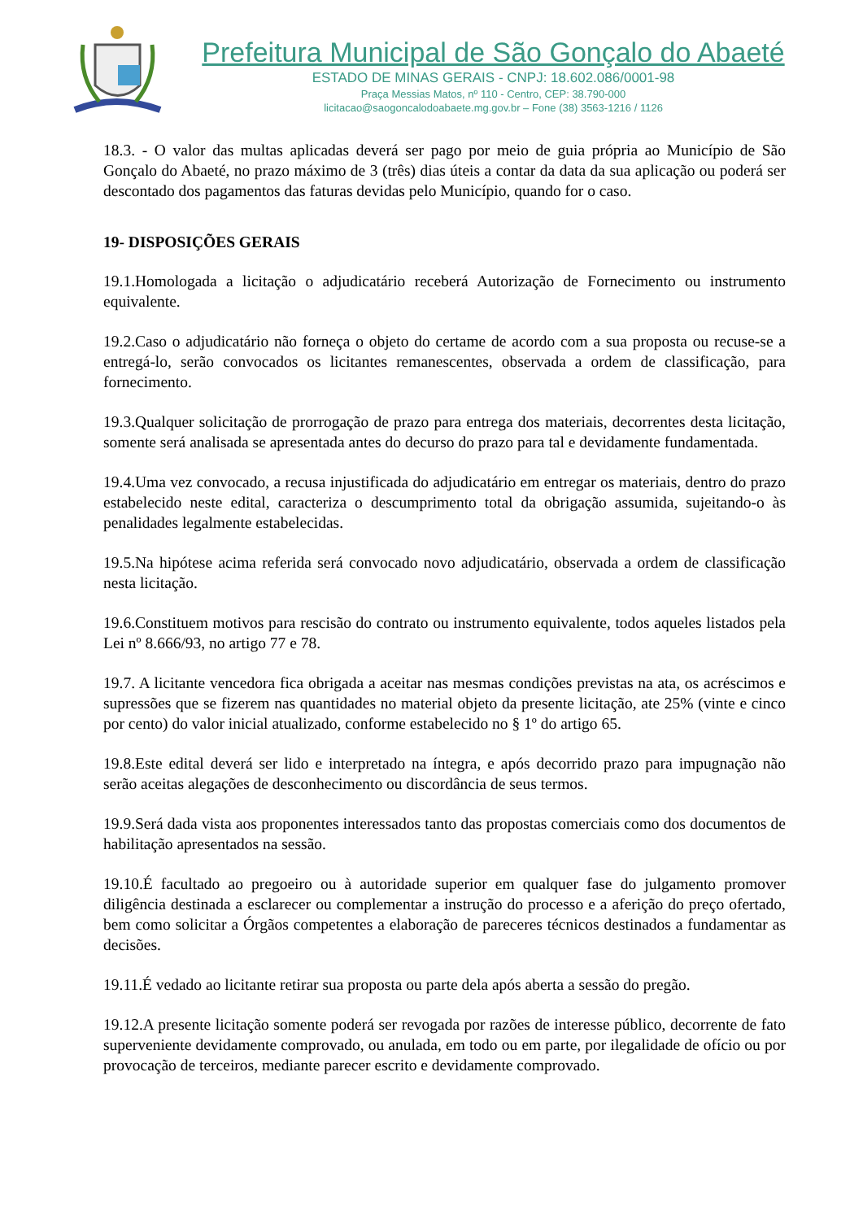Prefeitura Municipal de São Gonçalo do Abaeté
ESTADO DE MINAS GERAIS - CNPJ: 18.602.086/0001-98
Praça Messias Matos, nº 110 - Centro, CEP: 38.790-000
licitacao@saogoncalodoabaete.mg.gov.br – Fone (38) 3563-1216 / 1126
18.3. - O valor das multas aplicadas deverá ser pago por meio de guia própria ao Município de São Gonçalo do Abaeté, no prazo máximo de 3 (três) dias úteis a contar da data da sua aplicação ou poderá ser descontado dos pagamentos das faturas devidas pelo Município, quando for o caso.
19- DISPOSIÇÕES GERAIS
19.1.Homologada a licitação o adjudicatário receberá Autorização de Fornecimento ou instrumento equivalente.
19.2.Caso o adjudicatário não forneça o objeto do certame de acordo com a sua proposta ou recuse-se a entregá-lo, serão convocados os licitantes remanescentes, observada a ordem de classificação, para fornecimento.
19.3.Qualquer solicitação de prorrogação de prazo para entrega dos materiais, decorrentes desta licitação, somente será analisada se apresentada antes do decurso do prazo para tal e devidamente fundamentada.
19.4.Uma vez convocado, a recusa injustificada do adjudicatário em entregar os materiais, dentro do prazo estabelecido neste edital, caracteriza o descumprimento total da obrigação assumida, sujeitando-o às penalidades legalmente estabelecidas.
19.5.Na hipótese acima referida será convocado novo adjudicatário, observada a ordem de classificação nesta licitação.
19.6.Constituem motivos para rescisão do contrato ou instrumento equivalente, todos aqueles listados pela Lei nº 8.666/93, no artigo 77 e 78.
19.7. A licitante vencedora fica obrigada a aceitar nas mesmas condições previstas na ata, os acréscimos e supressões que se fizerem nas quantidades no material objeto da presente licitação, ate 25% (vinte e cinco por cento) do valor inicial atualizado, conforme estabelecido no § 1º do artigo 65.
19.8.Este edital deverá ser lido e interpretado na íntegra, e após decorrido prazo para impugnação não serão aceitas alegações de desconhecimento ou discordância de seus termos.
19.9.Será dada vista aos proponentes interessados tanto das propostas comerciais como dos documentos de habilitação apresentados na sessão.
19.10.É facultado ao pregoeiro ou à autoridade superior em qualquer fase do julgamento promover diligência destinada a esclarecer ou complementar a instrução do processo e a aferição do preço ofertado, bem como solicitar a Órgãos competentes a elaboração de pareceres técnicos destinados a fundamentar as decisões.
19.11.É vedado ao licitante retirar sua proposta ou parte dela após aberta a sessão do pregão.
19.12.A presente licitação somente poderá ser revogada por razões de interesse público, decorrente de fato superveniente devidamente comprovado, ou anulada, em todo ou em parte, por ilegalidade de ofício ou por provocação de terceiros, mediante parecer escrito e devidamente comprovado.